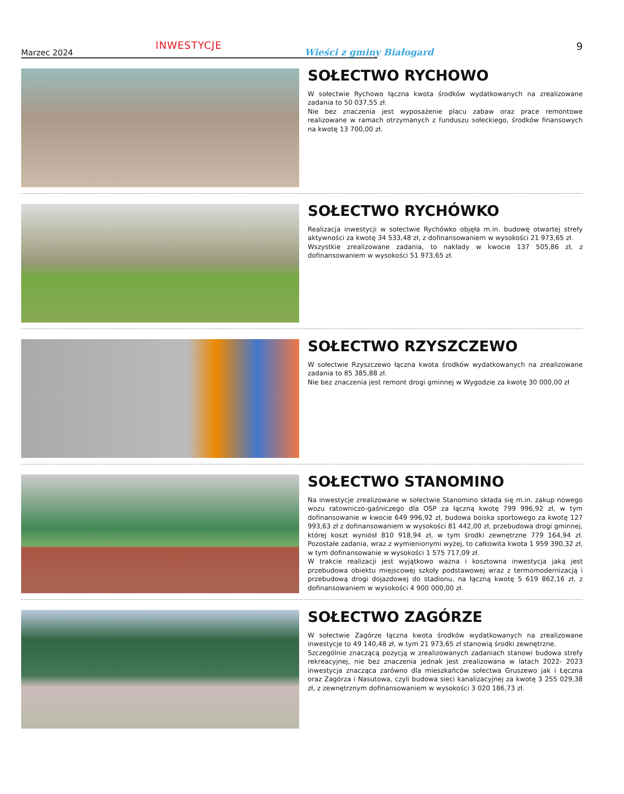Marzec 2024 INWESTYCJE Wieści z gminy Białogard 9
SOŁECTWO RYCHOWO
W sołectwie Rychowo łączna kwota środków wydatkowanych na zrealizowane zadania to 50 037,55 zł.
Nie bez znaczenia jest wyposażenie placu zabaw oraz prace remontowe realizowane w ramach otrzymanych z funduszu sołeckiego, środków finansowych na kwotę 13 700,00 zł.
SOŁECTWO RYCHÓWKO
Realizacja inwestycji w sołectwie Rychówko objęła m.in. budowę otwartej strefy aktywności za kwotę 34 533,48 zł, z dofinansowaniem w wysokości 21 973,65 zł.
Wszystkie zrealizowane zadania, to nakłady w kwocie 137 505,86 zł, z dofinansowaniem w wysokości 51 973,65 zł.
SOŁECTWO RZYSZCZEWO
W sołectwie Rzyszczewo łączna kwota środków wydatkowanych na zrealizowane zadania to 85 385,88 zł.
Nie bez znaczenia jest remont drogi gminnej w Wygodzie za kwotę 30 000,00 zł
SOŁECTWO STANOMINO
Na inwestycje zrealizowane w sołectwie Stanomino składa się m.in. zakup nowego wozu ratowniczo-gaśniczego dla OSP za łączną kwotę 799 996,92 zł, w tym dofinansowanie w kwocie 649 996,92 zł, budowa boiska sportowego za kwotę 127 993,63 zł z dofinansowaniem w wysokości 81 442,00 zł, przebudowa drogi gminnej, której koszt wyniósł 810 918,94 zł, w tym środki zewnętrzne 779 164,94 zł. Pozostałe zadania, wraz z wymienionymi wyżej, to całkowita kwota 1 959 390,32 zł, w tym dofinansowanie w wysokości 1 575 717,09 zł.
W trakcie realizacji jest wyjątkowo ważna i kosztowna inwestycja jaką jest przebudowa obiektu miejscowej szkoły podstawowej wraz z termomodernizacją i przebudową drogi dojazdowej do stadionu, na łączną kwotę 5 619 862,16 zł, z dofinansowaniem w wysokości 4 900 000,00 zł.
SOŁECTWO ZAGÓRZE
W sołectwie Zagórze łączna kwota środków wydatkowanych na zrealizowane inwestycje to 49 140,48 zł, w tym 21 973,65 zł stanowią środki zewnętrzne.
Szczególnie znaczącą pozycją w zrealizowanych zadaniach stanowi budowa strefy rekreacyjnej, nie bez znaczenia jednak jest zrealizowana w latach 2022- 2023 inwestycja znacząca zarówno dla mieszkańców sołectwa Gruszewo jak i Łęczna oraz Zagórza i Nasutowa, czyli budowa sieci kanalizacyjnej za kwotę 3 255 029,38 zł, z zewnętrznym dofinansowaniem w wysokości 3 020 186,73 zł.